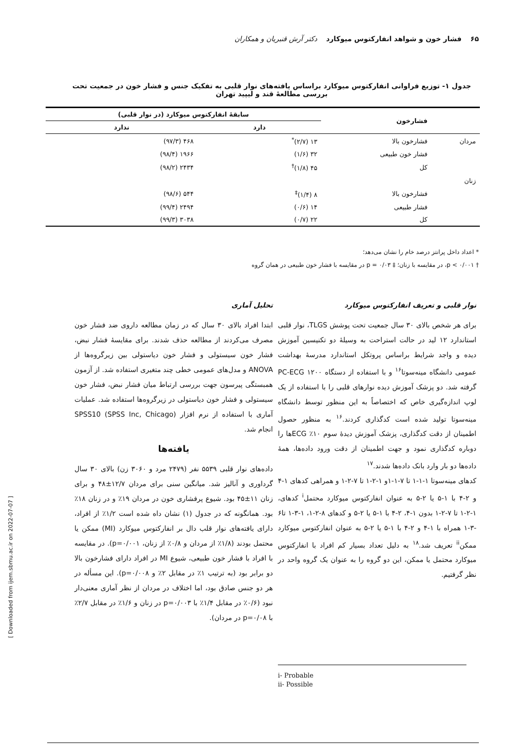۶۵ فشار خون و شواهد انفارکتوس میوکارد دکتر آرش قنبریان و همکاران
جدول ۱- توزیع فراوانی انفارکتوس میوکارد براساس یافته‌های نوار قلبی به تفکیک جنس و فشار خون در جمعیت تحت بررسی مطالعهٔ قند و لیپید تهران
| | فشارخون | سابقهٔ انفارکتوس میوکارد (در نوار قلبی) | |
| --- | --- | --- | --- |
| | | دارد | ندارد |
| مردان | فشارخون بالا | ۱۳ (۲/۷)<sup>*</sup> | ۴۶۸ (۹۷/۳) |
| | فشار خون طبیعی | ۳۲ (۱/۶) | ۱۹۶۶ (۹۸/۴) |
| | کل | ۴۵ (۱/۸)<sup>†</sup> | ۲۴۳۴ (۹۸/۲) |
| زنان | | | |
| | فشارخون بالا | ۸ (۱/۴)<sup>‡</sup> | ۵۴۴ (۹۸/۶) |
| | فشار طبیعی | ۱۴ (۰/۶) | ۲۴۹۴ (۹۹/۴) |
| | کل | ۲۲ (۰/۷) | ۳۰۳۸ (۹۹/۳) |
* اعداد داخل پرانتز درصد خام را نشان می‌دهد؛
† p < ۰/۰۰۱، در مقایسه با زنان؛ ‡ p = ۰/۰۳ در مقایسه با فشار خون طبیعی در همان گروه
نوار قلبی و تعریف انفارکتوس میوکارد
برای هر شخص بالای ۳۰ سال جمعیت تحت پوشش TLGS، نوار قلبی استاندارد ۱۲ لید در حالت استراحت به وسیلهٔ دو تکنیسین آموزش دیده و واجد شرایط براساس پروتکل استاندارد مدرسهٔ بهداشت عمومی دانشگاه مینه‌سوتا<sup>۱۶</sup> و با استفاده از دستگاه PC-ECG ۱۲۰۰ گرفته شد. دو پزشک آموزش دیده نوارهای قلبی را با استفاده از یک لوپ اندازه‌گیری خاص که اختصاصاً به این منظور توسط دانشگاه مینه‌سوتا تولید شده است کدگذاری کردند.<sup>۱۶</sup> به منظور حصول اطمینان از دقت کدگذاری، پزشک آموزش دیدهٔ سوم ۱۰٪ ECGها را دوباره کدگذاری نمود و جهت اطمینان از دقت ورود داده‌ها، همهٔ داده‌ها دو بار وارد بانک داده‌ها شدند.<sup>۱۷</sup>
کدهای مینه‌سوتا ۱-۱-۱ تا ۷-۱-۱و ۱-۲-۱ تا ۷-۲-۱ و همراهی کدهای ۱-۴ و ۲-۴ با ۱-۵ یا ۲-۵ به عنوان انفارکتوس میوکارد محتمل<sup>i</sup> کدهای، ۱-۲-۱ تا ۷-۲-۱ بدون ۱-۴، ۲-۴ با ۱-۵ یا ۲-۵ و کدهای ۸-۲-۱، ۱-۳-۱ تا۶ -۳-۱ همراه با ۱-۴ و ۲-۴ با ۱-۵ یا ۲-۵ به عنوان انفارکتوس میوکارد ممکن<sup>ii</sup> تعریف شد.<sup>۱۸</sup> به دلیل تعداد بسیار کم افراد با انفارکتوس میوکارد محتمل یا ممکن، این دو گروه را به عنوان یک گروه واحد در نظر گرفتیم.
تحلیل آماری
ابتدا افراد بالای ۳۰ سال که در زمان مطالعه داروی ضد فشار خون مصرف می‌کردند از مطالعه حذف شدند. برای مقایسهٔ فشار نبض، فشار خون سیستولی و فشار خون دیاستولی بین زیرگروه‌ها از ANOVA و مدل‌های عمومی خطی چند متغیری استفاده شد. از آزمون همبستگی پیرسون جهت بررسی ارتباط میان فشار نبض، فشار خون سیستولی و فشار خون دیاستولی در زیرگروه‌ها استفاده شد. عملیات آماری با استفاده از نرم افزار SPSS10 (SPSS Inc, Chicago) انجام شد.
یافته‌ها
داده‌های نوار قلبی ۵۵۳۹ نفر (۲۴۷۹ مرد و ۳۰۶۰ زن) بالای ۳۰ سال گرداوری و آنالیز شد. میانگین سنی برای مردان ۱۲/۷±۴۸ و برای زنان ۱۱±۴۵ بود. شیوع پرفشاری خون در مردان ۱۹٪ و در زنان ۱۸٪ بود. همانگونه که در جدول (۱) نشان داه شده است ۱/۲٪ از افراد، دارای یافته‌های نوار قلب دال بر انفارکتوس میوکارد (MI) ممکن یا محتمل بودند (۱/۸٪ از مردان و ۰/۸٪ از زنان، p=۰/۰۰۱). در مقایسه با افراد با فشار خون طبیعی، شیوع MI در افراد دارای فشارخون بالا دو برابر بود (به ترتیب ۱٪ در مقابل ۲٪ و p=۰/۰۰۸). این مسأله در هر دو جنس صادق بود، اما اختلاف در مردان از نظر آماری معنی‌دار نبود (۰/۶٪ در مقابل ۱/۴٪ با p=۰/۰۰۳ در زنان و ۱/۶٪ در مقابل ۲/۷٪ با p=۰/۰۸ در مردان).
i- Probable
ii- Possible
[ Downloaded from ijem.sbmu.ac.ir on 2022-07-07 ]